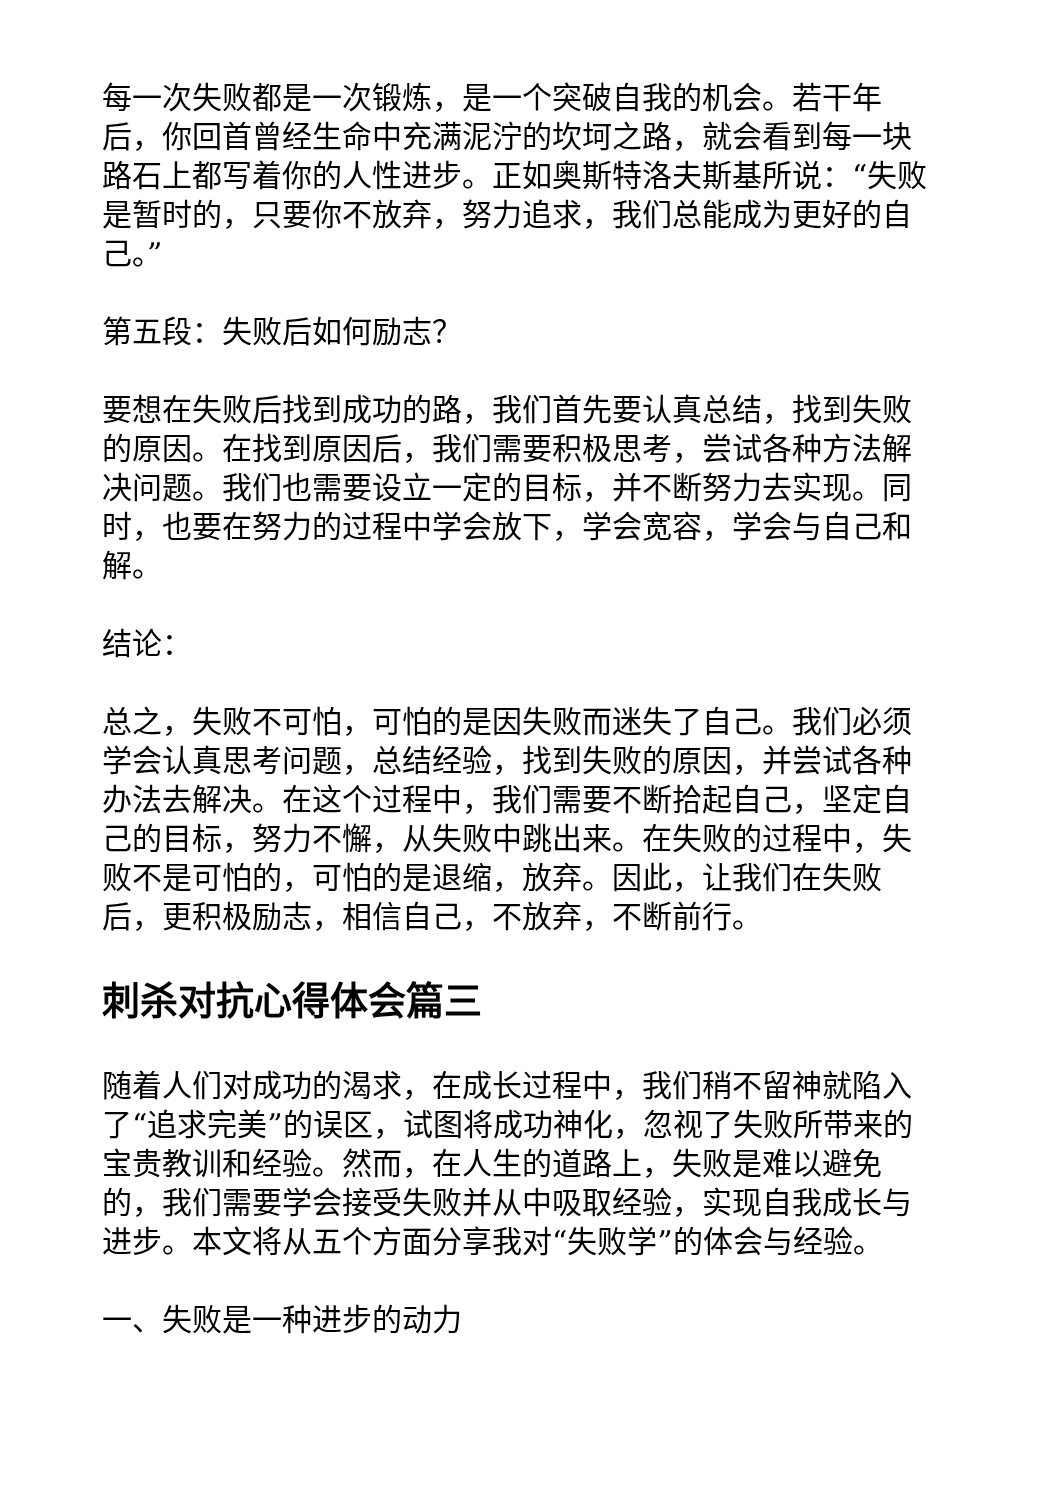每一次失败都是一次锻炼，是一个突破自我的机会。若干年后，你回首曾经生命中充满泥泞的坎坷之路，就会看到每一块路石上都写着你的人性进步。正如奥斯特洛夫斯基所说：“失败是暂时的，只要你不放弃，努力追求，我们总能成为更好的自己。”
第五段：失败后如何励志？
要想在失败后找到成功的路，我们首先要认真总结，找到失败的原因。在找到原因后，我们需要积极思考，尝试各种方法解决问题。我们也需要设立一定的目标，并不断努力去实现。同时，也要在努力的过程中学会放下，学会宽容，学会与自己和解。
结论：
总之，失败不可怕，可怕的是因失败而迷失了自己。我们必须学会认真思考问题，总结经验，找到失败的原因，并尝试各种办法去解决。在这个过程中，我们需要不断拾起自己，坚定自己的目标，努力不懈，从失败中跳出来。在失败的过程中，失败不是可怕的，可怕的是退缩，放弃。因此，让我们在失败后，更积极励志，相信自己，不放弃，不断前行。
刺杀对抗心得体会篇三
随着人们对成功的渴求，在成长过程中，我们稍不留神就陷入了“追求完美”的误区，试图将成功神化，忽视了失败所带来的宝贵教训和经验。然而，在人生的道路上，失败是难以避免的，我们需要学会接受失败并从中吸取经验，实现自我成长与进步。本文将从五个方面分享我对“失败学”的体会与经验。
一、失败是一种进步的动力